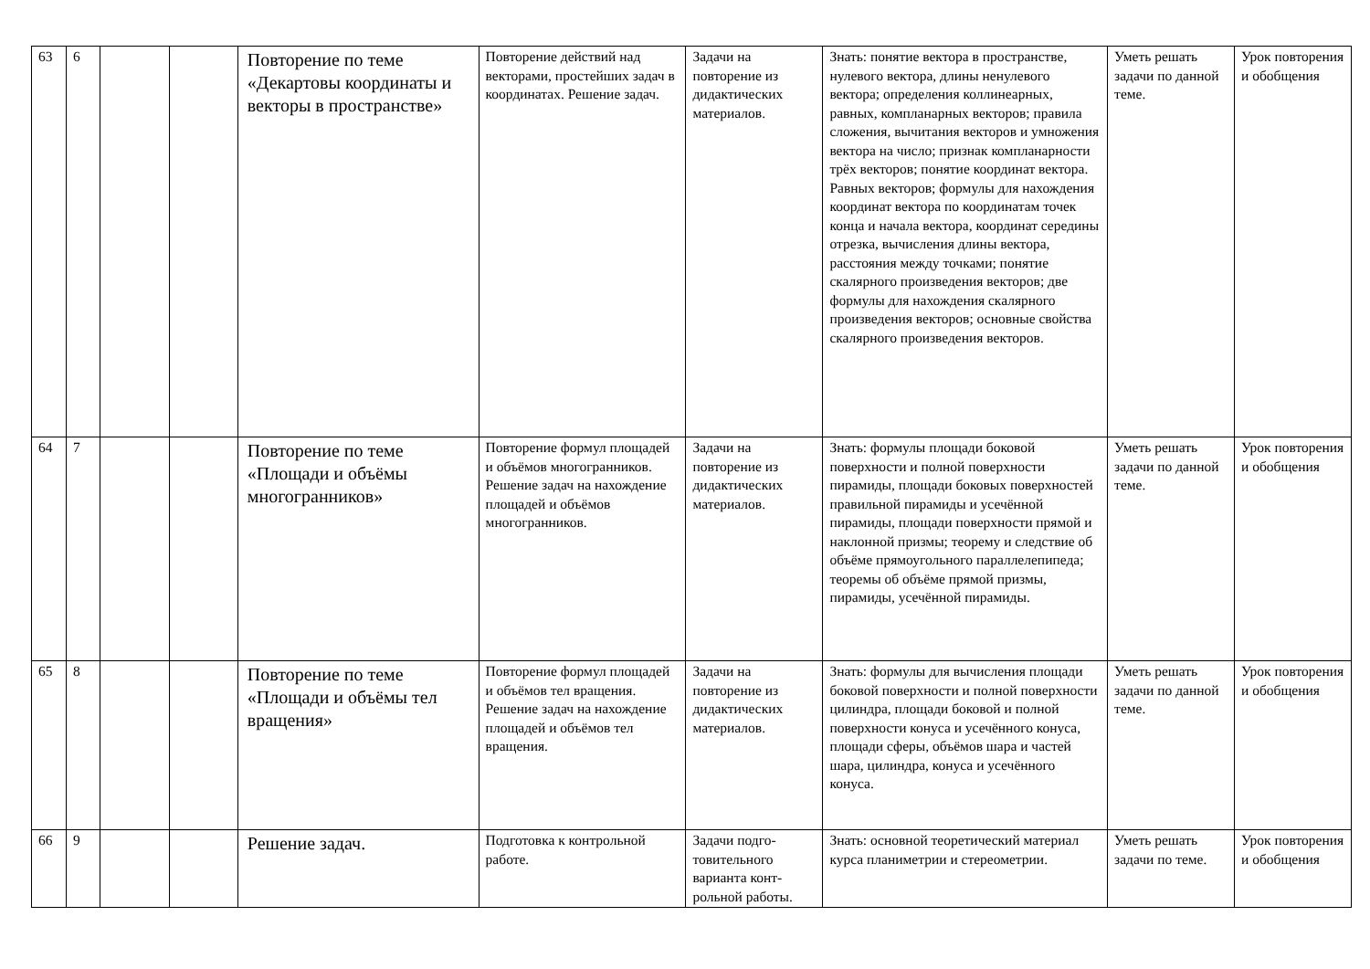| 63 | 6 | | | Повторение по теме «Декартовы координаты и векторы в пространстве» | Повторение действий над векторами, простейших задач в координатах. Решение задач. | Задачи на повторение из дидактических материалов. | Знать: понятие вектора в пространстве, нулевого вектора, длины ненулевого вектора; определения коллинеарных, равных, компланарных векторов; правила сложения, вычитания векторов и умножения вектора на число; признак компланарности трёх векторов; понятие координат вектора. Равных векторов; формулы для нахождения координат вектора по координатам точек конца и начала вектора, координат середины отрезка, вычисления длины вектора, расстояния между точками; понятие скалярного произведения векторов; две формулы для нахождения скалярного произведения векторов; основные свойства скалярного произведения векторов. | Уметь решать задачи по данной теме. | Урок повторения и обобщения |
| 64 | 7 | | | Повторение по теме «Площади и объёмы многогранников» | Повторение формул площадей и объёмов многогранников. Решение задач на нахождение площадей и объёмов многогранников. | Задачи на повторение из дидактических материалов. | Знать: формулы площади боковой поверхности и полной поверхности пирамиды, площади боковых поверхностей правильной пирамиды и усечённой пирамиды, площади поверхности прямой и наклонной призмы; теорему и следствие об объёме прямоугольного параллелепипеда; теоремы об объёме прямой призмы, пирамиды, усечённой пирамиды. | Уметь решать задачи по данной теме. | Урок повторения и обобщения |
| 65 | 8 | | | Повторение по теме «Площади и объёмы тел вращения» | Повторение формул площадей и объёмов тел вращения. Решение задач на нахождение площадей и объёмов тел вращения. | Задачи на повторение из дидактических материалов. | Знать: формулы для вычисления площади боковой поверхности и полной поверхности цилиндра, площади боковой и полной поверхности конуса и усечённого конуса, площади сферы, объёмов шара и частей шара, цилиндра, конуса и усечённого конуса. | Уметь решать задачи по данной теме. | Урок повторения и обобщения |
| 66 | 9 | | | Решение задач. | Подготовка к контрольной работе. | Задачи подго-товительного варианта конт-рольной работы. | Знать: основной теоретический материал курса планиметрии и стереометрии. | Уметь решать задачи по теме. | Урок повторения и обобщения |